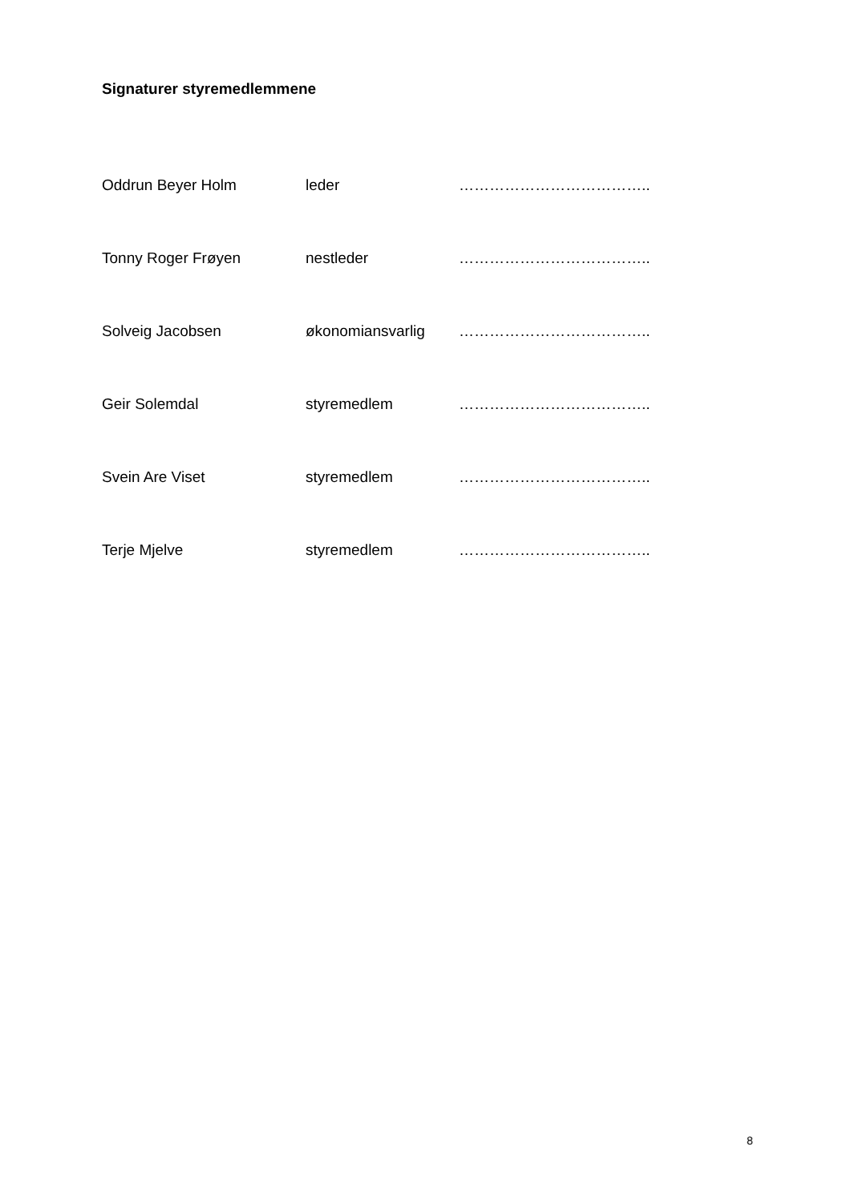Signaturer styremedlemmene
Oddrun Beyer Holm leder ………………………………..
Tonny Roger Frøyen nestleder ………………………………..
Solveig Jacobsen økonomiansvarlig ………………………………..
Geir Solemdal styremedlem ………………………………..
Svein Are Viset styremedlem ………………………………..
Terje Mjelve styremedlem ………………………………..
8